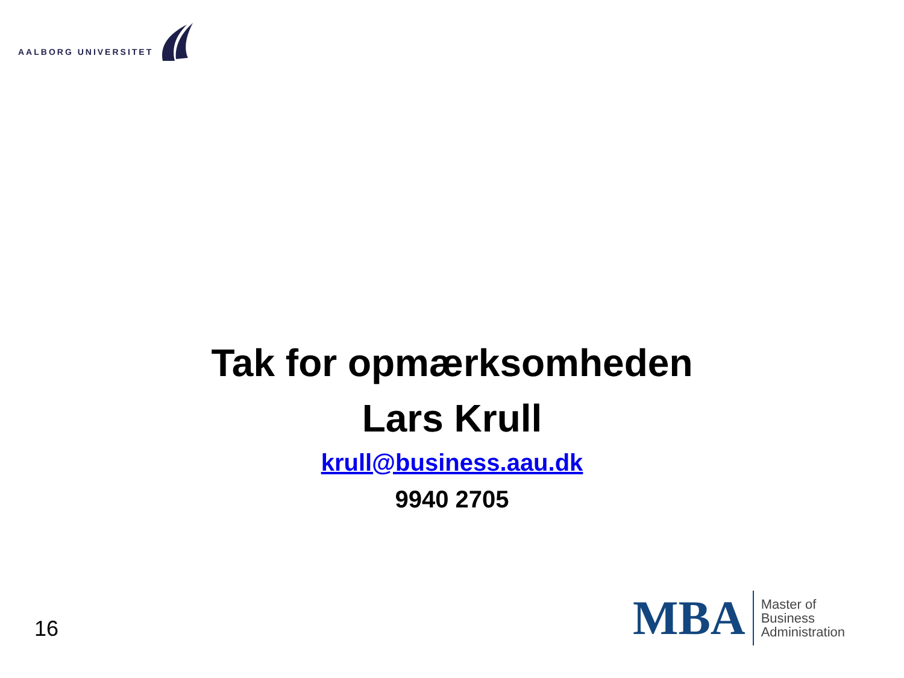AALBORG UNIVERSITET
Tak for opmærksomheden
Lars Krull
krull@business.aau.dk
9940 2705
16
MBA
Master of
Business
Administration